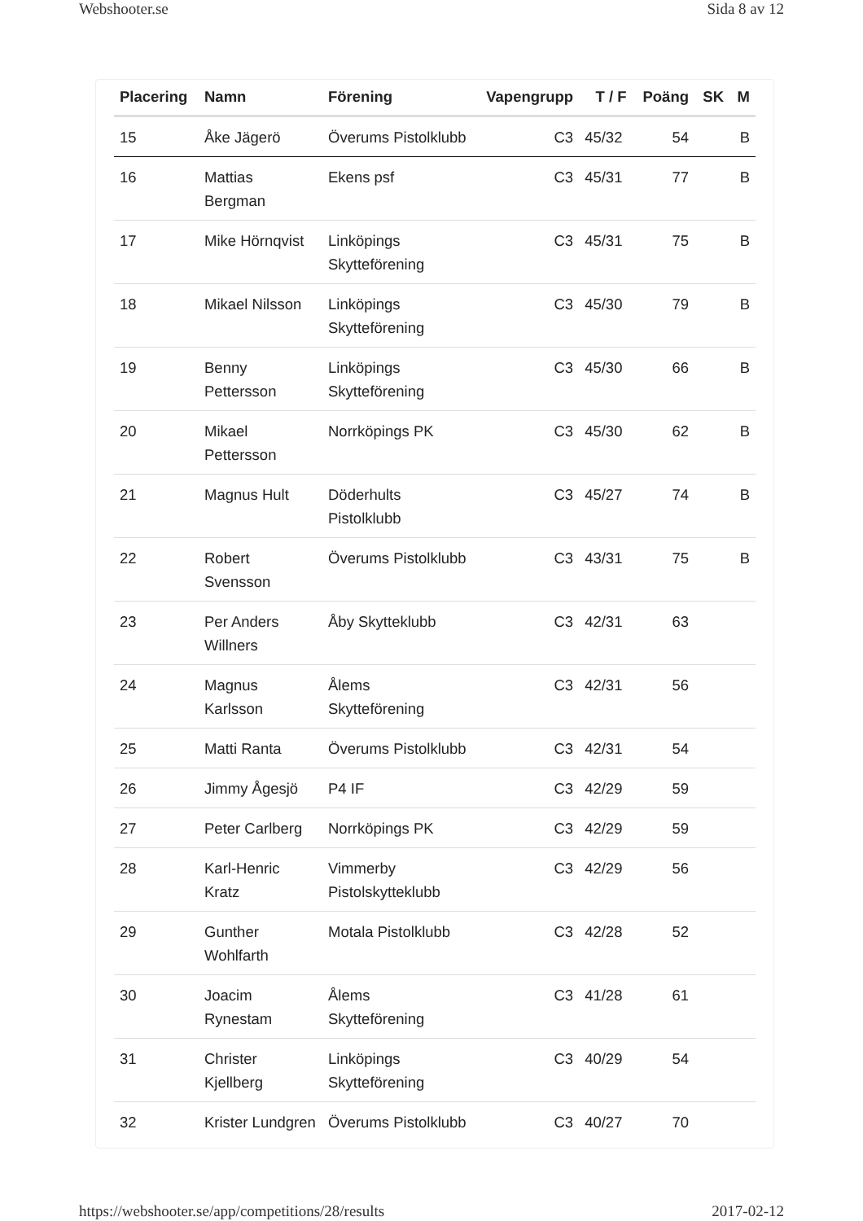Webshooter.se Sida 8 av 12
| Placering | Namn | Förening | Vapengrupp | T / F | Poäng | SK | M |
| --- | --- | --- | --- | --- | --- | --- | --- |
| 15 | Åke Jägerö | Överums Pistolklubb | C3 | 45/32 | 54 | | B |
| 16 | Mattias Bergman | Ekens psf | C3 | 45/31 | 77 | | B |
| 17 | Mike Hörnqvist | Linköpings Skytteförening | C3 | 45/31 | 75 | | B |
| 18 | Mikael Nilsson | Linköpings Skytteförening | C3 | 45/30 | 79 | | B |
| 19 | Benny Pettersson | Linköpings Skytteförening | C3 | 45/30 | 66 | | B |
| 20 | Mikael Pettersson | Norrköpings PK | C3 | 45/30 | 62 | | B |
| 21 | Magnus Hult | Döderhults Pistolklubb | C3 | 45/27 | 74 | | B |
| 22 | Robert Svensson | Överums Pistolklubb | C3 | 43/31 | 75 | | B |
| 23 | Per Anders Willners | Åby Skytteklubb | C3 | 42/31 | 63 | | |
| 24 | Magnus Karlsson | Ålems Skytteförening | C3 | 42/31 | 56 | | |
| 25 | Matti Ranta | Överums Pistolklubb | C3 | 42/31 | 54 | | |
| 26 | Jimmy Ågesjö | P4 IF | C3 | 42/29 | 59 | | |
| 27 | Peter Carlberg | Norrköpings PK | C3 | 42/29 | 59 | | |
| 28 | Karl-Henric Kratz | Vimmerby Pistolskytteklubb | C3 | 42/29 | 56 | | |
| 29 | Gunther Wohlfarth | Motala Pistolklubb | C3 | 42/28 | 52 | | |
| 30 | Joacim Rynestam | Ålems Skytteförening | C3 | 41/28 | 61 | | |
| 31 | Christer Kjellberg | Linköpings Skytteförening | C3 | 40/29 | 54 | | |
| 32 | Krister Lundgren | Överums Pistolklubb | C3 | 40/27 | 70 | | |
https://webshooter.se/app/competitions/28/results 2017-02-12